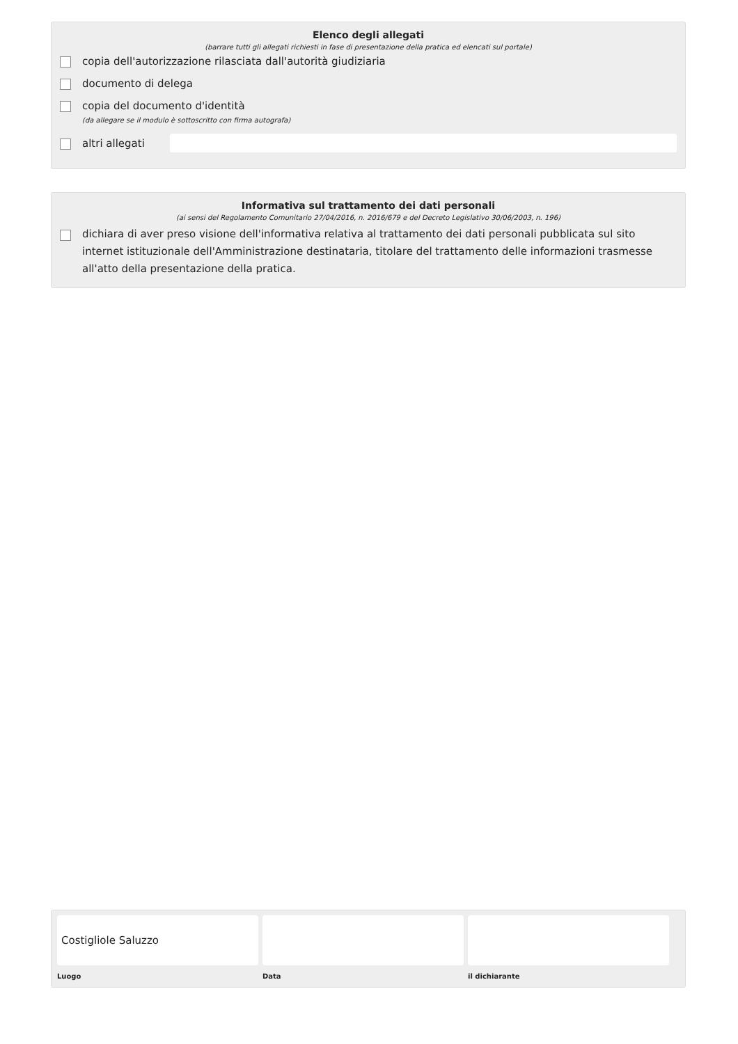Elenco degli allegati
(barrare tutti gli allegati richiesti in fase di presentazione della pratica ed elencati sul portale)
copia dell'autorizzazione rilasciata dall'autorità giudiziaria
documento di delega
copia del documento d'identità
(da allegare se il modulo è sottoscritto con firma autografa)
altri allegati
Informativa sul trattamento dei dati personali
(ai sensi del Regolamento Comunitario 27/04/2016, n. 2016/679 e del Decreto Legislativo 30/06/2003, n. 196)
dichiara di aver preso visione dell'informativa relativa al trattamento dei dati personali pubblicata sul sito internet istituzionale dell'Amministrazione destinataria, titolare del trattamento delle informazioni trasmesse all'atto della presentazione della pratica.
Costigliole Saluzzo
Luogo
Data il dichiarante